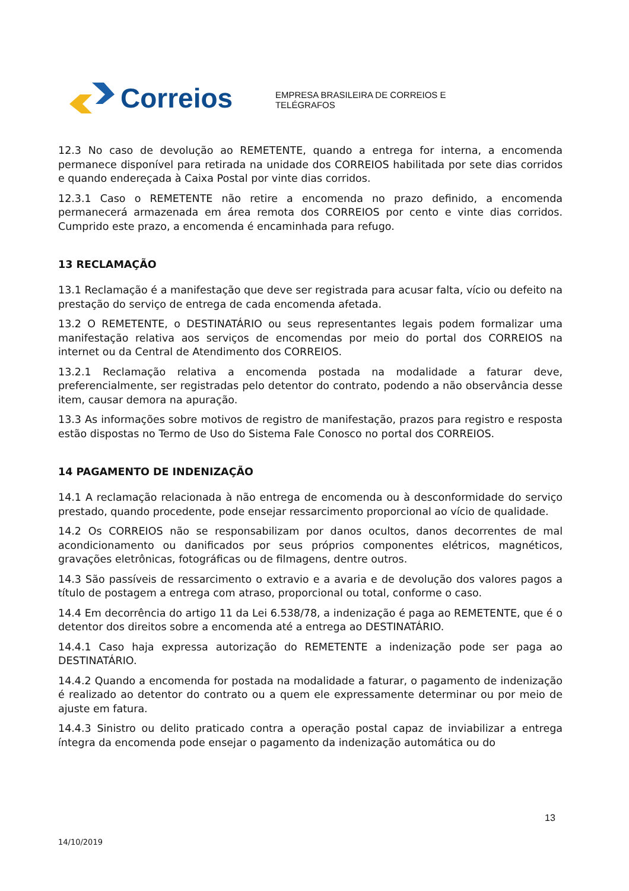Correios
EMPRESA BRASILEIRA DE CORREIOS E TELÉGRAFOS
12.3 No caso de devolução ao REMETENTE, quando a entrega for interna, a encomenda permanece disponível para retirada na unidade dos CORREIOS habilitada por sete dias corridos e quando endereçada à Caixa Postal por vinte dias corridos.
12.3.1 Caso o REMETENTE não retire a encomenda no prazo definido, a encomenda permanecerá armazenada em área remota dos CORREIOS por cento e vinte dias corridos. Cumprido este prazo, a encomenda é encaminhada para refugo.
13 RECLAMAÇÃO
13.1 Reclamação é a manifestação que deve ser registrada para acusar falta, vício ou defeito na prestação do serviço de entrega de cada encomenda afetada.
13.2 O REMETENTE, o DESTINATÁRIO ou seus representantes legais podem formalizar uma manifestação relativa aos serviços de encomendas por meio do portal dos CORREIOS na internet ou da Central de Atendimento dos CORREIOS.
13.2.1 Reclamação relativa a encomenda postada na modalidade a faturar deve, preferencialmente, ser registradas pelo detentor do contrato, podendo a não observância desse item, causar demora na apuração.
13.3 As informações sobre motivos de registro de manifestação, prazos para registro e resposta estão dispostas no Termo de Uso do Sistema Fale Conosco no portal dos CORREIOS.
14 PAGAMENTO DE INDENIZAÇÃO
14.1 A reclamação relacionada à não entrega de encomenda ou à desconformidade do serviço prestado, quando procedente, pode ensejar ressarcimento proporcional ao vício de qualidade.
14.2 Os CORREIOS não se responsabilizam por danos ocultos, danos decorrentes de mal acondicionamento ou danificados por seus próprios componentes elétricos, magnéticos, gravações eletrônicas, fotográficas ou de filmagens, dentre outros.
14.3 São passíveis de ressarcimento o extravio e a avaria e de devolução dos valores pagos a título de postagem a entrega com atraso, proporcional ou total, conforme o caso.
14.4 Em decorrência do artigo 11 da Lei 6.538/78, a indenização é paga ao REMETENTE, que é o detentor dos direitos sobre a encomenda até a entrega ao DESTINATÁRIO.
14.4.1 Caso haja expressa autorização do REMETENTE a indenização pode ser paga ao DESTINATÁRIO.
14.4.2 Quando a encomenda for postada na modalidade a faturar, o pagamento de indenização é realizado ao detentor do contrato ou a quem ele expressamente determinar ou por meio de ajuste em fatura.
14.4.3 Sinistro ou delito praticado contra a operação postal capaz de inviabilizar a entrega íntegra da encomenda pode ensejar o pagamento da indenização automática ou do
13
14/10/2019